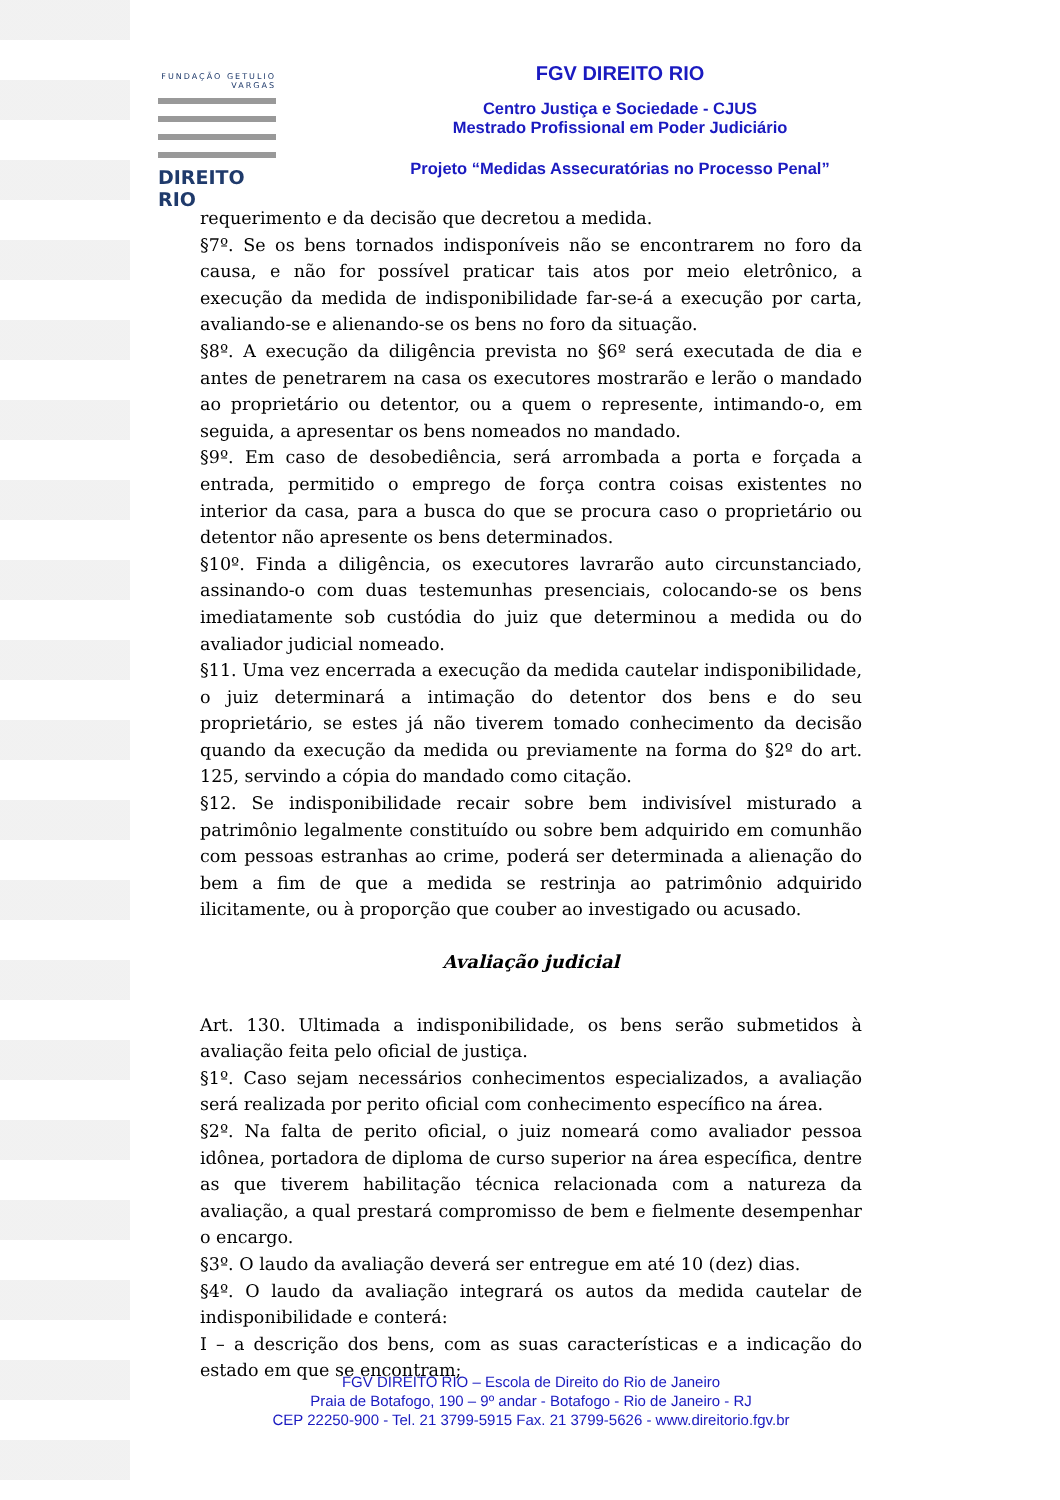FUNDAÇÃO GETULIO VARGAS
DIREITO RIO
FGV DIREITO RIO
Centro Justiça e Sociedade - CJUS
Mestrado Profissional em Poder Judiciário
Projeto “Medidas Assecuratórias no Processo Penal”
requerimento e da decisão que decretou a medida.
§7º. Se os bens tornados indisponíveis não se encontrarem no foro da causa, e não for possível praticar tais atos por meio eletrônico, a execução da medida de indisponibilidade far-se-á a execução por carta, avaliando-se e alienando-se os bens no foro da situação.
§8º. A execução da diligência prevista no §6º será executada de dia e antes de penetrarem na casa os executores mostrarão e lerão o mandado ao proprietário ou detentor, ou a quem o represente, intimando-o, em seguida, a apresentar os bens nomeados no mandado.
§9º. Em caso de desobediência, será arrombada a porta e forçada a entrada, permitido o emprego de força contra coisas existentes no interior da casa, para a busca do que se procura caso o proprietário ou detentor não apresente os bens determinados.
§10º. Finda a diligência, os executores lavrarão auto circunstanciado, assinando-o com duas testemunhas presenciais, colocando-se os bens imediatamente sob custódia do juiz que determinou a medida ou do avaliador judicial nomeado.
§11. Uma vez encerrada a execução da medida cautelar indisponibilidade, o juiz determinará a intimação do detentor dos bens e do seu proprietário, se estes já não tiverem tomado conhecimento da decisão quando da execução da medida ou previamente na forma do §2º do art. 125, servindo a cópia do mandado como citação.
§12. Se indisponibilidade recair sobre bem indivisível misturado a patrimônio legalmente constituído ou sobre bem adquirido em comunhão com pessoas estranhas ao crime, poderá ser determinada a alienação do bem a fim de que a medida se restrinja ao patrimônio adquirido ilicitamente, ou à proporção que couber ao investigado ou acusado.
Avaliação judicial
Art. 130. Ultimada a indisponibilidade, os bens serão submetidos à avaliação feita pelo oficial de justiça.
§1º. Caso sejam necessários conhecimentos especializados, a avaliação será realizada por perito oficial com conhecimento específico na área.
§2º. Na falta de perito oficial, o juiz nomeará como avaliador pessoa idônea, portadora de diploma de curso superior na área específica, dentre as que tiverem habilitação técnica relacionada com a natureza da avaliação, a qual prestará compromisso de bem e fielmente desempenhar o encargo.
§3º. O laudo da avaliação deverá ser entregue em até 10 (dez) dias.
§4º. O laudo da avaliação integrará os autos da medida cautelar de indisponibilidade e conterá:
I – a descrição dos bens, com as suas características e a indicação do estado em que se encontram;
FGV DIREITO RIO – Escola de Direito do Rio de Janeiro
Praia de Botafogo, 190 – 9º andar - Botafogo - Rio de Janeiro - RJ
CEP 22250-900 - Tel. 21 3799-5915 Fax. 21 3799-5626 - www.direitorio.fgv.br